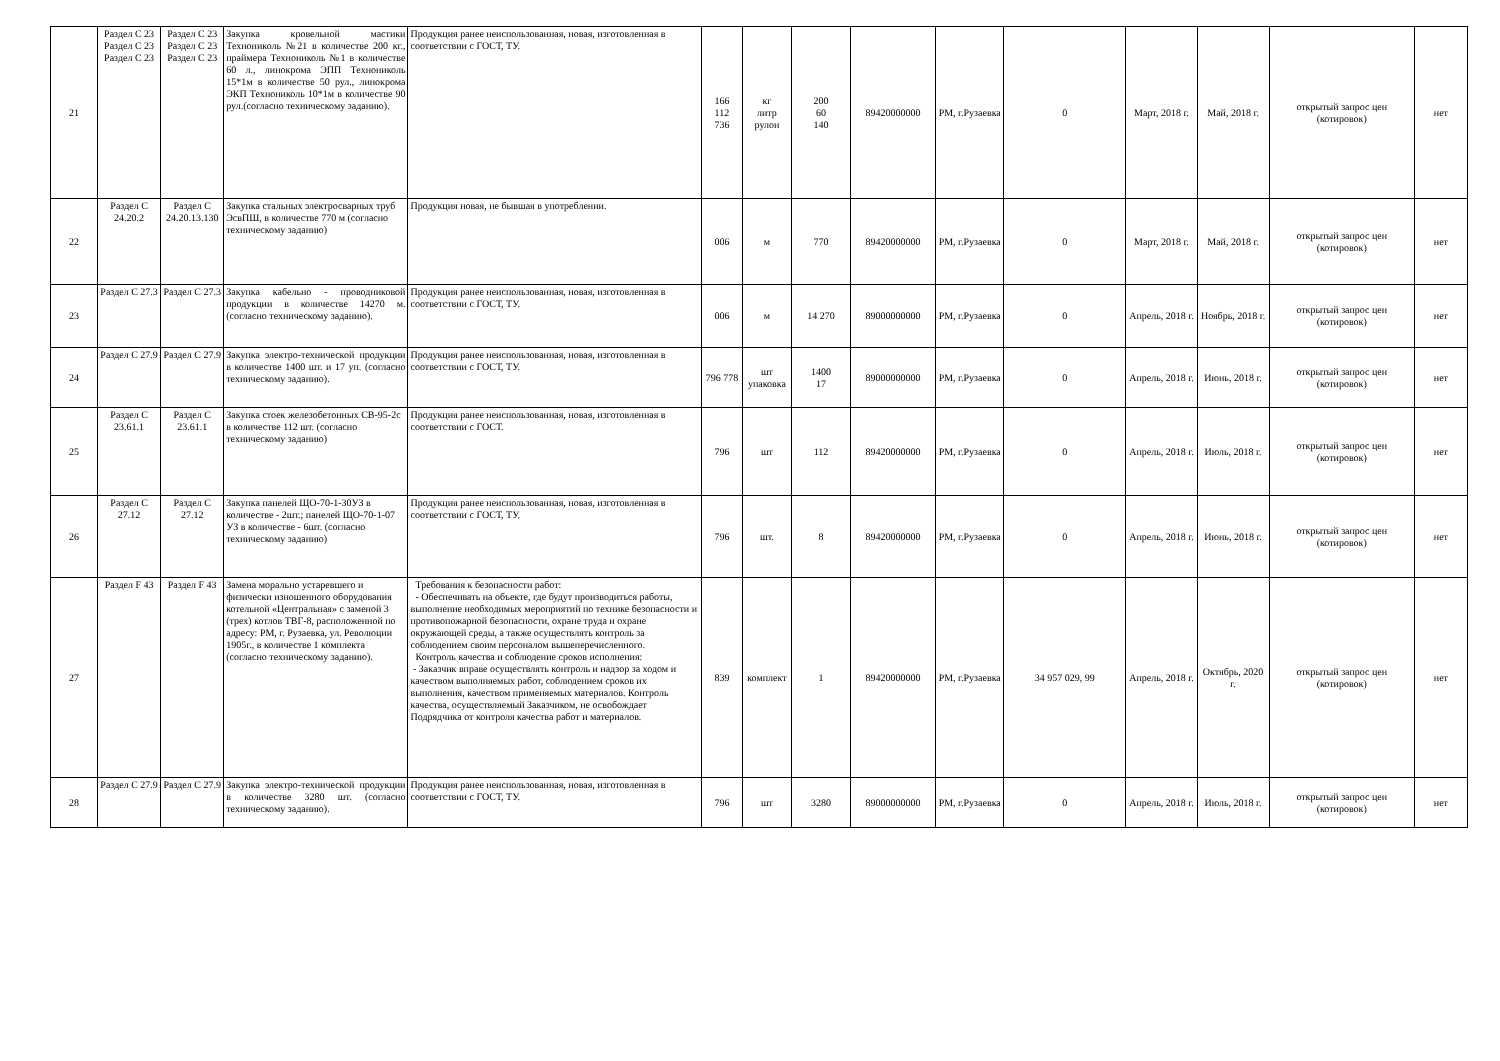| 21 | Раздел С 23 Раздел С 23 Раздел С 23 | Раздел С 23 Раздел С 23 Раздел С 23 | Закупка кровельной мастики Технониколь №21 в количестве 200 кг., праймера Технониколь №1 в количестве 60 л., линокрома ЭПП Технониколь 15*1м в количестве 50 рул., линокрома ЭКП Технониколь 10*1м в количестве 90 рул.(согласно техническому заданию). | Продукция ранее неиспользованная, новая, изготовленная в соответствии с ГОСТ, ТУ. | 166 112 736 | кг литр рулон | 200 60 140 | 89420000000 | РМ, г.Рузаевка | 0 | Март, 2018 г. | Май, 2018 г. | открытый запрос цен (котировок) | нет |
| 22 | Раздел С 24.20.2 | Раздел С 24.20.13.130 | Закупка стальных электросварных труб ЭсвПШ, в количестве 770 м (согласно техническому заданию) | Продукция новая, не бывшая в употреблении. | 006 | м | 770 | 89420000000 | РМ, г.Рузаевка | 0 | Март, 2018 г. | Май, 2018 г. | открытый запрос цен (котировок) | нет |
| 23 | Раздел С 27.3 | Раздел С 27.3 | Закупка кабельно - проводниковой продукции в количестве 14270 м. (согласно техническому заданию). | Продукция ранее неиспользованная, новая, изготовленная в соответствии с ГОСТ, ТУ. | 006 | м | 14 270 | 89000000000 | РМ, г.Рузаевка | 0 | Апрель, 2018 г. | Ноябрь, 2018 г. | открытый запрос цен (котировок) | нет |
| 24 | Раздел С 27.9 | Раздел С 27.9 | Закупка электро-технической продукции в количестве 1400 шт. и 17 уп. (согласно техническому заданию). | Продукция ранее неиспользованная, новая, изготовленная в соответствии с ГОСТ, ТУ. | 796 778 | шт упаковка | 1400 17 | 89000000000 | РМ, г.Рузаевка | 0 | Апрель, 2018 г. | Июнь, 2018 г. | открытый запрос цен (котировок) | нет |
| 25 | Раздел С 23.61.1 | Раздел С 23.61.1 | Закупка стоек железобетонных СВ-95-2с в количестве 112 шт. (согласно техническому заданию) | Продукция ранее неиспользованная, новая, изготовленная в соответствии с ГОСТ. | 796 | шт | 112 | 89420000000 | РМ, г.Рузаевка | 0 | Апрель, 2018 г. | Июль, 2018 г. | открытый запрос цен (котировок) | нет |
| 26 | Раздел С 27.12 | Раздел С 27.12 | Закупка панелей ЩО-70-1-30УЗ в количестве - 2шт.; панелей ЩО-70-1-07 УЗ в количестве - 6шт. (согласно техническому заданию) | Продукция ранее неиспользованная, новая, изготовленная в соответствии с ГОСТ, ТУ. | 796 | шт. | 8 | 89420000000 | РМ, г.Рузаевка | 0 | Апрель, 2018 г. | Июнь, 2018 г. | открытый запрос цен (котировок) | нет |
| 27 | Раздел F 43 | Раздел F 43 | Замена морально устаревшего и физически изношенного оборудования котельной «Центральная» с заменой 3 (трех) котлов ТВГ-8, расположенной по адресу: РМ, г. Рузаевка, ул. Революции 1905г., в количестве 1 комплекта (согласно техническому заданию). | Требования к безопасности работ: - Обеспечивать на объекте, где будут производиться работы, выполнение необходимых мероприятий по технике безопасности и противопожарной безопасности, охране труда и охране окружающей среды, а также осуществлять контроль за соблюдением своим персоналом вышеперечисленного. Контроль качества и соблюдение сроков исполнения: - Заказчик вправе осуществлять контроль и надзор за ходом и качеством выполняемых работ, соблюдением сроков их выполнения, качеством применяемых материалов. Контроль качества, осуществляемый Заказчиком, не освобождает Подрядчика от контроля качества работ и материалов. | 839 | комплект | 1 | 89420000000 | РМ, г.Рузаевка | 34 957 029, 99 | Апрель, 2018 г. | Октябрь, 2020 г. | открытый запрос цен (котировок) | нет |
| 28 | Раздел С 27.9 | Раздел С 27.9 | Закупка электро-технической продукции в количестве 3280 шт. (согласно техническому заданию). | Продукция ранее неиспользованная, новая, изготовленная в соответствии с ГОСТ, ТУ. | 796 | шт | 3280 | 89000000000 | РМ, г.Рузаевка | 0 | Апрель, 2018 г. | Июль, 2018 г. | открытый запрос цен (котировок) | нет |